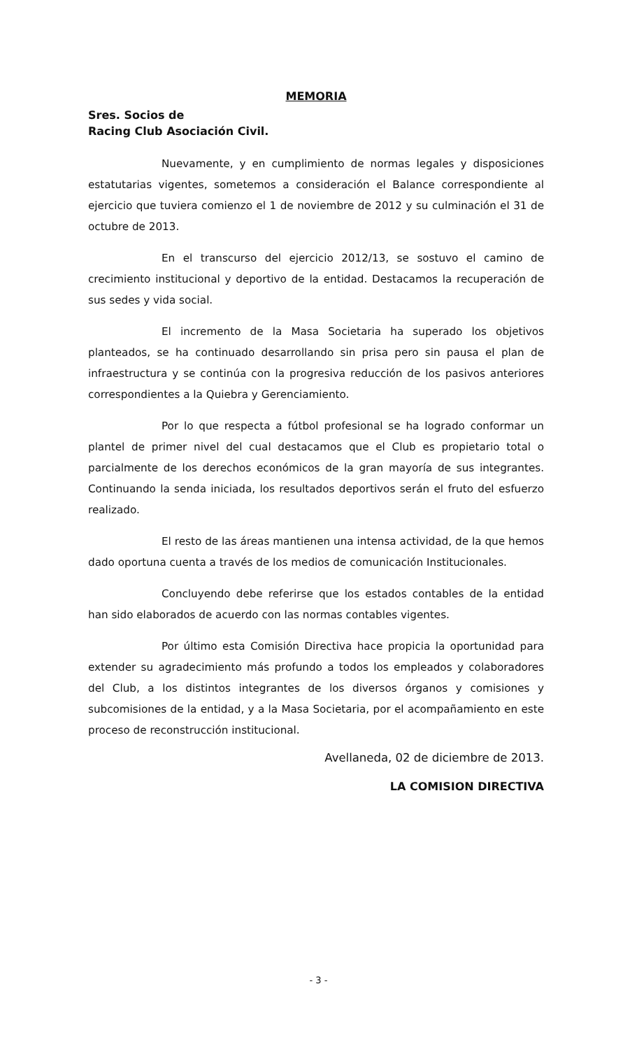MEMORIA
Sres. Socios de
Racing Club Asociación Civil.
Nuevamente, y en cumplimiento de normas legales y disposiciones estatutarias vigentes, sometemos a consideración el Balance correspondiente al ejercicio que tuviera comienzo el 1 de noviembre de 2012 y su culminación el 31 de octubre de 2013.
En el transcurso del ejercicio 2012/13, se sostuvo el camino de crecimiento institucional y deportivo de la entidad. Destacamos la recuperación de sus sedes y vida social.
El incremento de la Masa Societaria ha superado los objetivos planteados, se ha continuado desarrollando sin prisa pero sin pausa el plan de infraestructura y se continúa con la progresiva reducción de los pasivos anteriores correspondientes a la Quiebra y Gerenciamiento.
Por lo que respecta a fútbol profesional se ha logrado conformar un plantel de primer nivel del cual destacamos que el Club es propietario total o parcialmente de los derechos económicos de la gran mayoría de sus integrantes. Continuando la senda iniciada, los resultados deportivos serán el fruto del esfuerzo realizado.
El resto de las áreas mantienen una intensa actividad, de la que hemos dado oportuna cuenta a través de los medios de comunicación Institucionales.
Concluyendo debe referirse que los estados contables de la entidad han sido elaborados de acuerdo con las normas contables vigentes.
Por último esta Comisión Directiva hace propicia la oportunidad para extender su agradecimiento más profundo a todos los empleados y colaboradores del Club, a los distintos integrantes de los diversos órganos y comisiones y subcomisiones de la entidad, y a la Masa Societaria, por el acompañamiento en este proceso de reconstrucción institucional.
Avellaneda, 02 de diciembre de 2013.
LA COMISION DIRECTIVA
- 3 -